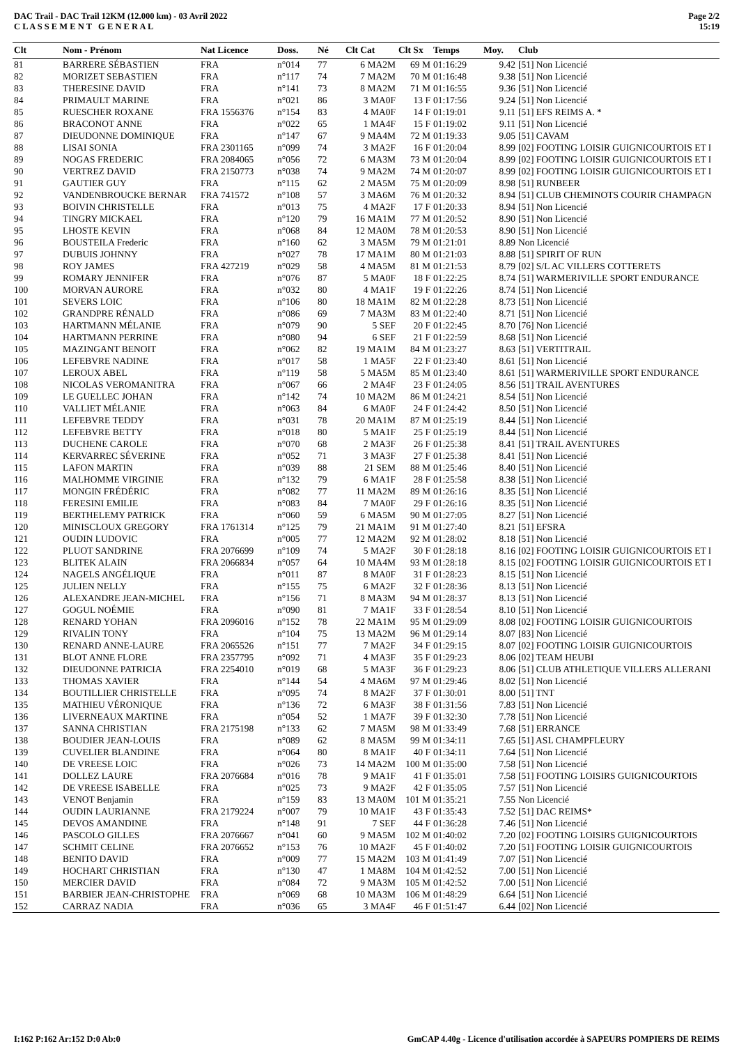DAC Trail - DAC Trail 12KM (12.000 km) - 03 Avril 2022
C L A S S E M E N T G E N E R A L
Page 2/2
15:19
| Clt | Nom - Prénom | Nat Licence | Doss. | Né | Clt Cat | Clt Sx | Temps | Moy. | Club |
| --- | --- | --- | --- | --- | --- | --- | --- | --- | --- |
| 81 | BARRERE SÉBASTIEN | FRA | n°014 | 77 | 6 MA2M | 69 M | 01:16:29 | 9.42 | [51] Non Licencié |
| 82 | MORIZET SEBASTIEN | FRA | n°117 | 74 | 7 MA2M | 70 M | 01:16:48 | 9.38 | [51] Non Licencié |
| 83 | THERESINE DAVID | FRA | n°141 | 73 | 8 MA2M | 71 M | 01:16:55 | 9.36 | [51] Non Licencié |
| 84 | PRIMAULT MARINE | FRA | n°021 | 86 | 3 MA0F | 13 F | 01:17:56 | 9.24 | [51] Non Licencié |
| 85 | RUESCHER ROXANE | FRA 1556376 | n°154 | 83 | 4 MA0F | 14 F | 01:19:01 | 9.11 | [51] EFS REIMS A. * |
| 86 | BRACONOT ANNE | FRA | n°022 | 65 | 1 MA4F | 15 F | 01:19:02 | 9.11 | [51] Non Licencié |
| 87 | DIEUDONNE DOMINIQUE | FRA | n°147 | 67 | 9 MA4M | 72 M | 01:19:33 | 9.05 | [51] CAVAM |
| 88 | LISAI SONIA | FRA 2301165 | n°099 | 74 | 3 MA2F | 16 F | 01:20:04 | 8.99 | [02] FOOTING LOISIR GUIGNICOURTOIS ET I |
| 89 | NOGAS FREDERIC | FRA 2084065 | n°056 | 72 | 6 MA3M | 73 M | 01:20:04 | 8.99 | [02] FOOTING LOISIR GUIGNICOURTOIS ET I |
| 90 | VERTREZ DAVID | FRA 2150773 | n°038 | 74 | 9 MA2M | 74 M | 01:20:07 | 8.99 | [02] FOOTING LOISIR GUIGNICOURTOIS ET I |
| 91 | GAUTIER GUY | FRA | n°115 | 62 | 2 MA5M | 75 M | 01:20:09 | 8.98 | [51] RUNBEER |
| 92 | VANDENBROUCKE BERNAR | FRA 741572 | n°108 | 57 | 3 MA6M | 76 M | 01:20:32 | 8.94 | [51] CLUB CHEMINOTS COURIR CHAMPAGN |
| 93 | BOIVIN CHRISTELLE | FRA | n°013 | 75 | 4 MA2F | 17 F | 01:20:33 | 8.94 | [51] Non Licencié |
| 94 | TINGRY MICKAEL | FRA | n°120 | 79 | 16 MA1M | 77 M | 01:20:52 | 8.90 | [51] Non Licencié |
| 95 | LHOSTE KEVIN | FRA | n°068 | 84 | 12 MA0M | 78 M | 01:20:53 | 8.90 | [51] Non Licencié |
| 96 | BOUSTEILA Frederic | FRA | n°160 | 62 | 3 MA5M | 79 M | 01:21:01 | 8.89 | Non Licencié |
| 97 | DUBUIS JOHNNY | FRA | n°027 | 78 | 17 MA1M | 80 M | 01:21:03 | 8.88 | [51] SPIRIT OF RUN |
| 98 | ROY JAMES | FRA 427219 | n°029 | 58 | 4 MA5M | 81 M | 01:21:53 | 8.79 | [02] S/L AC VILLERS COTTERETS |
| 99 | ROMARY JENNIFER | FRA | n°076 | 87 | 5 MA0F | 18 F | 01:22:25 | 8.74 | [51] WARMERIVILLE SPORT ENDURANCE |
| 100 | MORVAN AURORE | FRA | n°032 | 80 | 4 MA1F | 19 F | 01:22:26 | 8.74 | [51] Non Licencié |
| 101 | SEVERS LOIC | FRA | n°106 | 80 | 18 MA1M | 82 M | 01:22:28 | 8.73 | [51] Non Licencié |
| 102 | GRANDPRE RÉNALD | FRA | n°086 | 69 | 7 MA3M | 83 M | 01:22:40 | 8.71 | [51] Non Licencié |
| 103 | HARTMANN MÉLANIE | FRA | n°079 | 90 | 5 SEF | 20 F | 01:22:45 | 8.70 | [76] Non Licencié |
| 104 | HARTMANN PERRINE | FRA | n°080 | 94 | 6 SEF | 21 F | 01:22:59 | 8.68 | [51] Non Licencié |
| 105 | MAZINGANT BENOIT | FRA | n°062 | 82 | 19 MA1M | 84 M | 01:23:27 | 8.63 | [51] VERTITRAIL |
| 106 | LEFEBVRE NADINE | FRA | n°017 | 58 | 1 MA5F | 22 F | 01:23:40 | 8.61 | [51] Non Licencié |
| 107 | LEROUX ABEL | FRA | n°119 | 58 | 5 MA5M | 85 M | 01:23:40 | 8.61 | [51] WARMERIVILLE SPORT ENDURANCE |
| 108 | NICOLAS VEROMANITRA | FRA | n°067 | 66 | 2 MA4F | 23 F | 01:24:05 | 8.56 | [51] TRAIL AVENTURES |
| 109 | LE GUELLEC JOHAN | FRA | n°142 | 74 | 10 MA2M | 86 M | 01:24:21 | 8.54 | [51] Non Licencié |
| 110 | VALLIET MÉLANIE | FRA | n°063 | 84 | 6 MA0F | 24 F | 01:24:42 | 8.50 | [51] Non Licencié |
| 111 | LEFEBVRE TEDDY | FRA | n°031 | 78 | 20 MA1M | 87 M | 01:25:19 | 8.44 | [51] Non Licencié |
| 112 | LEFEBVRE BETTY | FRA | n°018 | 80 | 5 MA1F | 25 F | 01:25:19 | 8.44 | [51] Non Licencié |
| 113 | DUCHENE CAROLE | FRA | n°070 | 68 | 2 MA3F | 26 F | 01:25:38 | 8.41 | [51] TRAIL AVENTURES |
| 114 | KERVARREC SÉVERINE | FRA | n°052 | 71 | 3 MA3F | 27 F | 01:25:38 | 8.41 | [51] Non Licencié |
| 115 | LAFON MARTIN | FRA | n°039 | 88 | 21 SEM | 88 M | 01:25:46 | 8.40 | [51] Non Licencié |
| 116 | MALHOMME VIRGINIE | FRA | n°132 | 79 | 6 MA1F | 28 F | 01:25:58 | 8.38 | [51] Non Licencié |
| 117 | MONGIN FRÉDÉRIC | FRA | n°082 | 77 | 11 MA2M | 89 M | 01:26:16 | 8.35 | [51] Non Licencié |
| 118 | FERESINI EMILIE | FRA | n°083 | 84 | 7 MA0F | 29 F | 01:26:16 | 8.35 | [51] Non Licencié |
| 119 | BERTHELEMY PATRICK | FRA | n°060 | 59 | 6 MA5M | 90 M | 01:27:05 | 8.27 | [51] Non Licencié |
| 120 | MINISCLOUX GREGORY | FRA 1761314 | n°125 | 79 | 21 MA1M | 91 M | 01:27:40 | 8.21 | [51] EFSRA |
| 121 | OUDIN LUDOVIC | FRA | n°005 | 77 | 12 MA2M | 92 M | 01:28:02 | 8.18 | [51] Non Licencié |
| 122 | PLUOT SANDRINE | FRA 2076699 | n°109 | 74 | 5 MA2F | 30 F | 01:28:18 | 8.16 | [02] FOOTING LOISIR GUIGNICOURTOIS ET I |
| 123 | BLITEK ALAIN | FRA 2066834 | n°057 | 64 | 10 MA4M | 93 M | 01:28:18 | 8.15 | [02] FOOTING LOISIR GUIGNICOURTOIS ET I |
| 124 | NAGELS ANGÉLIQUE | FRA | n°011 | 87 | 8 MA0F | 31 F | 01:28:23 | 8.15 | [51] Non Licencié |
| 125 | JULIEN NELLY | FRA | n°155 | 75 | 6 MA2F | 32 F | 01:28:36 | 8.13 | [51] Non Licencié |
| 126 | ALEXANDRE JEAN-MICHEL | FRA | n°156 | 71 | 8 MA3M | 94 M | 01:28:37 | 8.13 | [51] Non Licencié |
| 127 | GOGUL NOÉMIE | FRA | n°090 | 81 | 7 MA1F | 33 F | 01:28:54 | 8.10 | [51] Non Licencié |
| 128 | RENARD YOHAN | FRA 2096016 | n°152 | 78 | 22 MA1M | 95 M | 01:29:09 | 8.08 | [02] FOOTING LOISIR GUIGNICOURTOIS |
| 129 | RIVALIN TONY | FRA | n°104 | 75 | 13 MA2M | 96 M | 01:29:14 | 8.07 | [83] Non Licencié |
| 130 | RENARD ANNE-LAURE | FRA 2065526 | n°151 | 77 | 7 MA2F | 34 F | 01:29:15 | 8.07 | [02] FOOTING LOISIR GUIGNICOURTOIS |
| 131 | BLOT ANNE FLORE | FRA 2357795 | n°092 | 71 | 4 MA3F | 35 F | 01:29:23 | 8.06 | [02] TEAM HEUBI |
| 132 | DIEUDONNE PATRICIA | FRA 2254010 | n°019 | 68 | 5 MA3F | 36 F | 01:29:23 | 8.06 | [51] CLUB ATHLETIQUE VILLERS ALLERANI |
| 133 | THOMAS XAVIER | FRA | n°144 | 54 | 4 MA6M | 97 M | 01:29:46 | 8.02 | [51] Non Licencié |
| 134 | BOUTILLIER CHRISTELLE | FRA | n°095 | 74 | 8 MA2F | 37 F | 01:30:01 | 8.00 | [51] TNT |
| 135 | MATHIEU VÉRONIQUE | FRA | n°136 | 72 | 6 MA3F | 38 F | 01:31:56 | 7.83 | [51] Non Licencié |
| 136 | LIVERNEAUX MARTINE | FRA | n°054 | 52 | 1 MA7F | 39 F | 01:32:30 | 7.78 | [51] Non Licencié |
| 137 | SANNA CHRISTIAN | FRA 2175198 | n°133 | 62 | 7 MA5M | 98 M | 01:33:49 | 7.68 | [51] ERRANCE |
| 138 | BOUDIER JEAN-LOUIS | FRA | n°089 | 62 | 8 MA5M | 99 M | 01:34:11 | 7.65 | [51] ASL CHAMPFLEURY |
| 139 | CUVELIER BLANDINE | FRA | n°064 | 80 | 8 MA1F | 40 F | 01:34:11 | 7.64 | [51] Non Licencié |
| 140 | DE VREESE LOIC | FRA | n°026 | 73 | 14 MA2M | 100 M | 01:35:00 | 7.58 | [51] Non Licencié |
| 141 | DOLLEZ LAURE | FRA 2076684 | n°016 | 78 | 9 MA1F | 41 F | 01:35:01 | 7.58 | [51] FOOTING LOISIRS GUIGNICOURTOIS |
| 142 | DE VREESE ISABELLE | FRA | n°025 | 73 | 9 MA2F | 42 F | 01:35:05 | 7.57 | [51] Non Licencié |
| 143 | VENOT Benjamin | FRA | n°159 | 83 | 13 MA0M | 101 M | 01:35:21 | 7.55 | Non Licencié |
| 144 | OUDIN LAURIANNE | FRA 2179224 | n°007 | 79 | 10 MA1F | 43 F | 01:35:43 | 7.52 | [51] DAC REIMS* |
| 145 | DEVOS AMANDINE | FRA | n°148 | 91 | 7 SEF | 44 F | 01:36:28 | 7.46 | [51] Non Licencié |
| 146 | PASCOLO GILLES | FRA 2076667 | n°041 | 60 | 9 MA5M | 102 M | 01:40:02 | 7.20 | [02] FOOTING LOISIRS GUIGNICOURTOIS |
| 147 | SCHMIT CELINE | FRA 2076652 | n°153 | 76 | 10 MA2F | 45 F | 01:40:02 | 7.20 | [51] FOOTING LOISIR GUIGNICOURTOIS |
| 148 | BENITO DAVID | FRA | n°009 | 77 | 15 MA2M | 103 M | 01:41:49 | 7.07 | [51] Non Licencié |
| 149 | HOCHART CHRISTIAN | FRA | n°130 | 47 | 1 MA8M | 104 M | 01:42:52 | 7.00 | [51] Non Licencié |
| 150 | MERCIER DAVID | FRA | n°084 | 72 | 9 MA3M | 105 M | 01:42:52 | 7.00 | [51] Non Licencié |
| 151 | BARBIER JEAN-CHRISTOPHE | FRA | n°069 | 68 | 10 MA3M | 106 M | 01:48:29 | 6.64 | [51] Non Licencié |
| 152 | CARRAZ NADIA | FRA | n°036 | 65 | 3 MA4F | 46 F | 01:51:47 | 6.44 | [02] Non Licencié |
I:162 P:162 Ar:152 D:0 Ab:0 GmCAP 4.40g - Licence d'utilisation accordée à SAPEURS POMPIERS DE REIMS